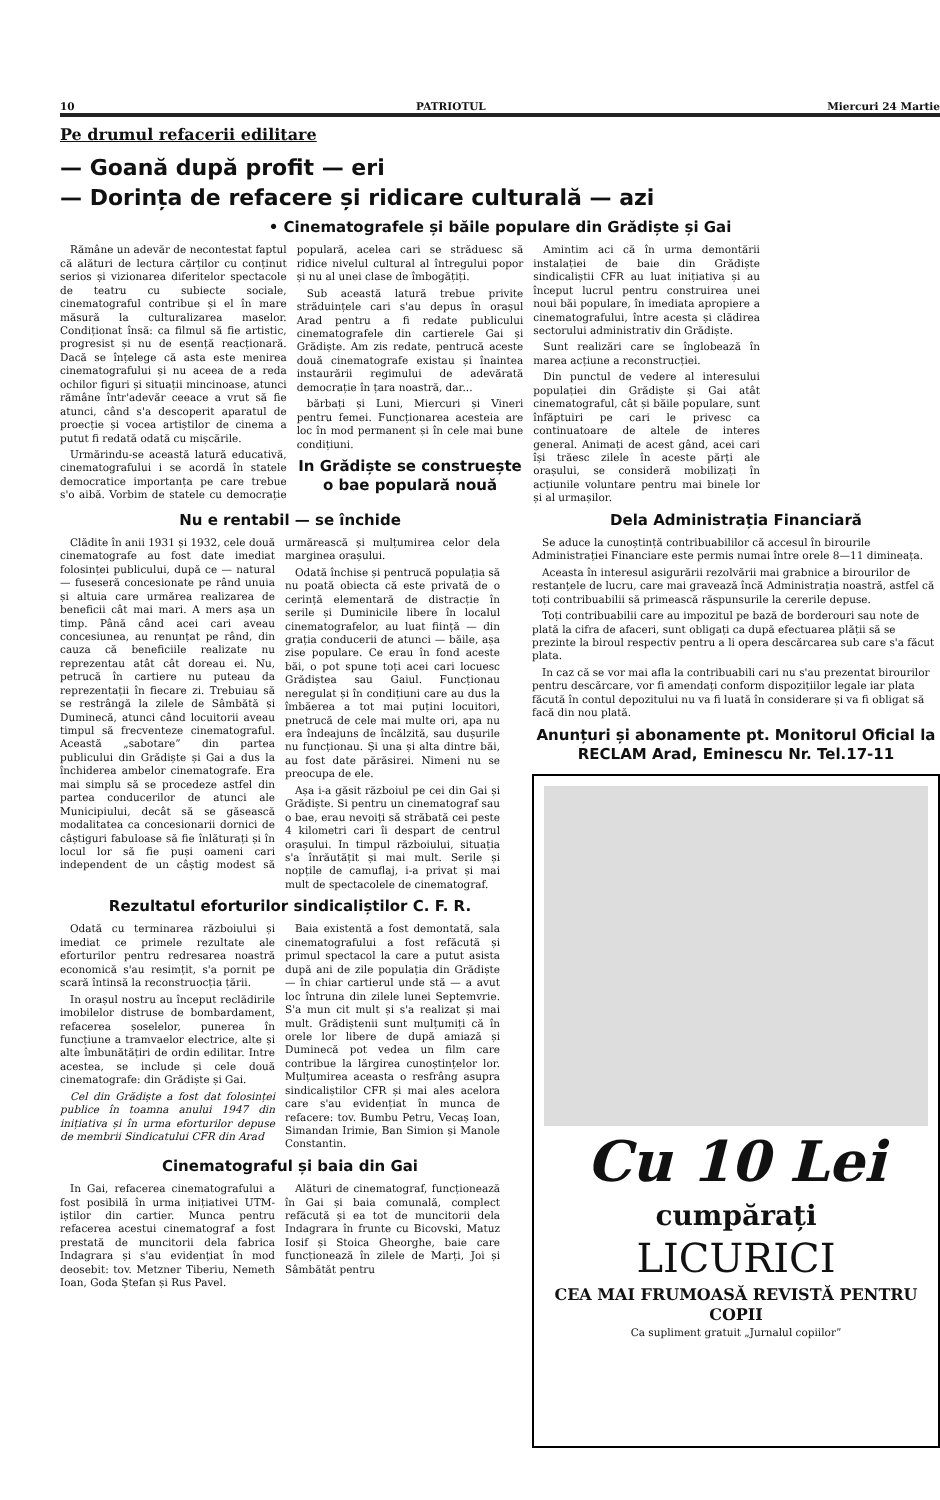10 PATRIOTUL Miercuri 24 Martie
Pe drumul refacerii edilitare
— Goană după profit — eri
— Dorința de refacere și ridicare culturală — azi
• Cinematografele și băile populare din Grădiște și Gai
Rămâne un adevăr de necontestat faptul că alături de lectura cărților cu conținut serios și vizionarea diferitelor spectacole de teatru cu subiecte sociale, cinematograful contribue și el în mare măsură la culturalizarea maselor. Condiționat însă: ca filmul să fie artistic, progresist și nu de esență reacționară. Dacă se înțelege că asta este menirea cinematografului și nu aceea de a reda ochilor figuri și situații mincinoase, atunci rămâne într'adevăr ceeace a vrut să fie atunci, când s'a descoperit aparatul de proecție și vocea artiștilor de cinema a putut fi redată odată cu mișcările.
Urmărindu-se această latură educativă, cinematografului i se acordă în statele democratice importanța pe care trebue s'o aibă. Vorbim de statele cu democrație populară, acelea cari se străduesc să ridice nivelul cultural al întregului popor și nu al unei clase de îmbogățiți.
Sub această latură trebue privite străduințele cari s'au depus în orașul Arad pentru a fi redate publicului cinematografele din cartierele Gai și Grădiște. Am zis redate, pentrucă aceste două cinematografe existau și înaintea instaurării regimului de adevărată democrație în țara noastră, dar...
bărbați și Luni, Miercuri și Vineri pentru femei. Funcționarea acesteia are loc în mod permanent și în cele mai bune condițiuni.
In Grădiște se construește o bae populară nouă
Amintim aci că în urma demontării instalației de baie din Grădiște sindicaliștii CFR au luat inițiativa și au început lucrul pentru construirea unei noui băi populare, în imediata apropiere a cinematografului, între acesta și clădirea sectorului administrativ din Grădiște.
Sunt realizări care se înglobează în marea acțiune a reconstrucției.
Din punctul de vedere al interesului populației din Grădiște și Gai atât cinematograful, cât și băile populare, sunt înfăptuiri pe cari le privesc ca continuatoare de altele de interes general. Animați de acest gând, acei cari își trăesc zilele în aceste părți ale orașului, se consideră mobilizați în acțiunile voluntare pentru mai binele lor și al urmașilor.
Nu e rentabil — se închide
Clădite în anii 1931 și 1932, cele două cinematografe au fost date imediat folosinței publicului, după ce — natural — fuseseră concesionate pe rând unuia și altuia care urmărea realizarea de beneficii cât mai mari. A mers așa un timp. Până când acei cari aveau concesiunea, au renunțat pe rând, din cauza că beneficiile realizate nu reprezentau atât cât doreau ei. Nu, petrucă în cartiere nu puteau da reprezentații în fiecare zi. Trebuiau să se restrângă la zilele de Sâmbătă și Duminecă, atunci când locuitorii aveau timpul să frecventeze cinematograful. Această „sabotare” din partea publicului din Grădiște și Gai a dus la închiderea ambelor cinematografe. Era mai simplu să se procedeze astfel din partea conducerilor de atunci ale Municipiului, decât să se găsească modalitatea ca concesionarii dornici de câștiguri fabuloase să fie înlăturați și în locul lor să fie puși oameni cari independent de un câștig modest să urmărească și mulțumirea celor dela marginea orașului.
Odată închise și pentrucă populația să nu poată obiecta că este privată de o cerință elementară de distracție în serile și Duminicile libere în localul cinematografelor, au luat ființă — din grația conducerii de atunci — băile, așa zise populare. Ce erau în fond aceste băi, o pot spune toți acei cari locuesc Grădiștea sau Gaiul. Funcționau neregulat și în condițiuni care au dus la îmbăerea a tot mai puțini locuitori, pnetrucă de cele mai multe ori, apa nu era îndeajuns de încălzită, sau dușurile nu funcționau. Și una și alta dintre băi, au fost date părăsirei. Nimeni nu se preocupa de ele.
Așa i-a găsit războiul pe cei din Gai și Grădiște. Si pentru un cinematograf sau o bae, erau nevoiți să străbată cei peste 4 kilometri cari îi despart de centrul orașului. In timpul războiului, situația s'a înrăutățit și mai mult. Serile și nopțile de camuflaj, i-a privat și mai mult de spectacolele de cinematograf.
Rezultatul eforturilor sindicaliștilor C. F. R.
Odată cu terminarea războiului și imediat ce primele rezultate ale eforturilor pentru redresarea noastră economică s'au resimțit, s'a pornit pe scară întinsă la reconstruocția țării.
In orașul nostru au început reclădirile imobilelor distruse de bombardament, refacerea șoselelor, punerea în funcțiune a tramvaelor electrice, alte și alte îmbunătățiri de ordin edilitar. Intre acestea, se include și cele două cinematografe: din Grădiște și Gai.
Cel din Grădiște a fost dat folosinței publice în toamna anului 1947 din inițiativa și în urma eforturilor depuse de membrii Sindicatului CFR din Arad
Baia existentă a fost demontată, sala cinematografului a fost refăcută și primul spectacol la care a putut asista după ani de zile populația din Grădiște — în chiar cartierul unde stă — a avut loc întruna din zilele lunei Septemvrie. S'a mun cit mult și s'a realizat și mai mult. Grădiștenii sunt mulțumiți că în orele lor libere de după amiază și Duminecă pot vedea un film care contribue la lărgirea cunoștințelor lor. Mulțumirea aceasta o resfrâng asupra sindicaliștilor CFR și mai ales acelora care s'au evidențiat în munca de refacere: tov. Bumbu Petru, Vecaș Ioan, Simandan Irimie, Ban Simion și Manole Constantin.
Cinematograful și baia din Gai
In Gai, refacerea cinematografului a fost posibilă în urma inițiativei UTM-iștilor din cartier. Munca pentru refacerea acestui cinematograf a fost prestată de muncitorii dela fabrica Indagrara și s'au evidențiat în mod deosebit: tov. Metzner Tiberiu, Nemeth Ioan, Goda Ștefan și Rus Pavel.
Alături de cinematograf, funcționează în Gai și baia comunală, complect refăcută și ea tot de muncitorii dela Indagrara în frunte cu Bicovski, Matuz Iosif și Stoica Gheorghe, baie care funcționează în zilele de Marți, Joi și Sâmbătăt pentru
Dela Administrația Financiară
Se aduce la cunoștință contribuabililor că accesul în birourile Administrației Financiare este permis numai între orele 8—11 dimineața.
Aceasta în interesul asigurării rezolvării mai grabnice a birourilor de restanțele de lucru, care mai gravează încă Administrația noastră, astfel că toți contribuabilii să primească răspunsurile la cererile depuse.
Toți contribuabilii care au impozitul pe bază de borderouri sau note de plată la cifra de afaceri, sunt obligați ca după efectuarea plății să se prezinte la biroul respectiv pentru a li opera descărcarea sub care s'a făcut plata.
In caz că se vor mai afla la contribuabili cari nu s'au prezentat birourilor pentru descărcare, vor fi amendați conform dispozițiilor legale iar plata făcută în contul depozitului nu va fi luată în considerare și va fi obligat să facă din nou plată.
Anunțuri și abonamente pt. Monitorul Oficial la RECLAM Arad, Eminescu Nr. Tel.17-11
Cu 10 Lei
cumpărați
LICURICI
CEA MAI FRUMOASĂ REVISTĂ PENTRU COPII
Ca supliment gratuit „Jurnalul copiilor”